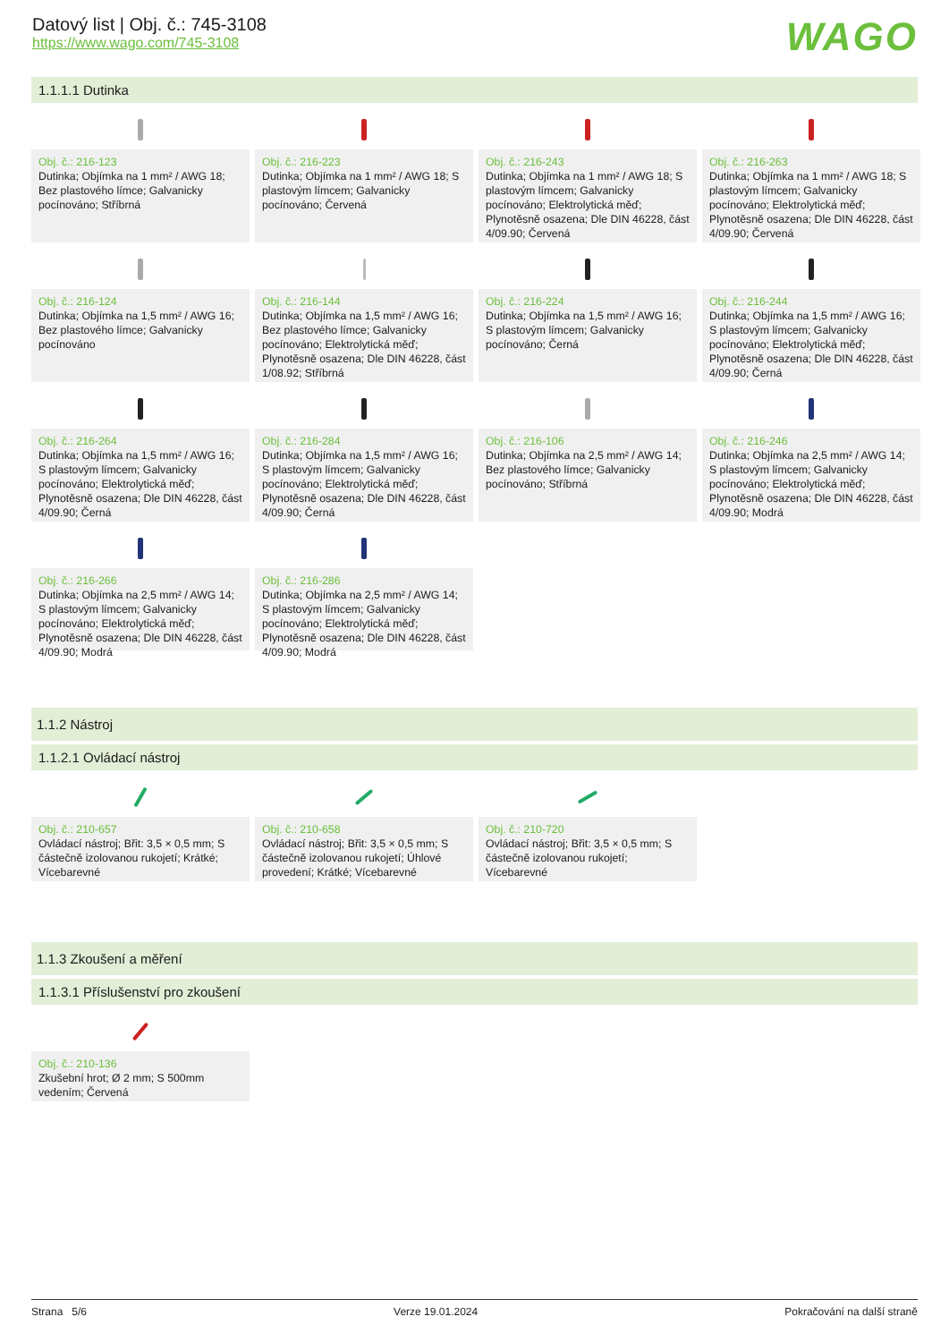Datový list | Obj. č.: 745-3108
https://www.wago.com/745-3108
WAGO
1.1.1.1 Dutinka
Obj. č.: 216-123
Dutinka; Objímka na 1 mm² / AWG 18; Bez plastového límce; Galvanicky pocínováno; Stříbrná
Obj. č.: 216-223
Dutinka; Objímka na 1 mm² / AWG 18; S plastovým límcem; Galvanicky pocínováno; Červená
Obj. č.: 216-243
Dutinka; Objímka na 1 mm² / AWG 18; S plastovým límcem; Galvanicky pocínováno; Elektrolytická měď; Plynotěsně osazena; Dle DIN 46228, část 4/09.90; Červená
Obj. č.: 216-263
Dutinka; Objímka na 1 mm² / AWG 18; S plastovým límcem; Galvanicky pocínováno; Elektrolytická měď; Plynotěsně osazena; Dle DIN 46228, část 4/09.90; Červená
Obj. č.: 216-124
Dutinka; Objímka na 1,5 mm² / AWG 16; Bez plastového límce; Galvanicky pocínováno
Obj. č.: 216-144
Dutinka; Objímka na 1,5 mm² / AWG 16; Bez plastového límce; Galvanicky pocínováno; Elektrolytická měď; Plynotěsně osazena; Dle DIN 46228, část 1/08.92; Stříbrná
Obj. č.: 216-224
Dutinka; Objímka na 1,5 mm² / AWG 16; S plastovým límcem; Galvanicky pocínováno; Černá
Obj. č.: 216-244
Dutinka; Objímka na 1,5 mm² / AWG 16; S plastovým límcem; Galvanicky pocínováno; Elektrolytická měď; Plynotěsně osazena; Dle DIN 46228, část 4/09.90; Černá
Obj. č.: 216-264
Dutinka; Objímka na 1,5 mm² / AWG 16; S plastovým límcem; Galvanicky pocínováno; Elektrolytická měď; Plynotěsně osazena; Dle DIN 46228, část 4/09.90; Černá
Obj. č.: 216-284
Dutinka; Objímka na 1,5 mm² / AWG 16; S plastovým límcem; Galvanicky pocínováno; Elektrolytická měď; Plynotěsně osazena; Dle DIN 46228, část 4/09.90; Černá
Obj. č.: 216-106
Dutinka; Objímka na 2,5 mm² / AWG 14; Bez plastového límce; Galvanicky pocínováno; Stříbrná
Obj. č.: 216-246
Dutinka; Objímka na 2,5 mm² / AWG 14; S plastovým límcem; Galvanicky pocínováno; Elektrolytická měď; Plynotěsně osazena; Dle DIN 46228, část 4/09.90; Modrá
Obj. č.: 216-266
Dutinka; Objímka na 2,5 mm² / AWG 14; S plastovým límcem; Galvanicky pocínováno; Elektrolytická měď; Plynotěsně osazena; Dle DIN 46228, část 4/09.90; Modrá
Obj. č.: 216-286
Dutinka; Objímka na 2,5 mm² / AWG 14; S plastovým límcem; Galvanicky pocínováno; Elektrolytická měď; Plynotěsně osazena; Dle DIN 46228, část 4/09.90; Modrá
1.1.2 Nástroj
1.1.2.1 Ovládací nástroj
Obj. č.: 210-657
Ovládací nástroj; Břit: 3,5 × 0,5 mm; S částečně izolovanou rukojetí; Krátké; Vícebarevné
Obj. č.: 210-658
Ovládací nástroj; Břit: 3,5 × 0,5 mm; S částečně izolovanou rukojetí; Úhlové provedení; Krátké; Vícebarevné
Obj. č.: 210-720
Ovládací nástroj; Břit: 3,5 × 0,5 mm; S částečně izolovanou rukojetí; Vícebarevné
1.1.3 Zkoušení a měření
1.1.3.1 Příslušenství pro zkoušení
Obj. č.: 210-136
Zkušební hrot; Ø 2 mm; S 500mm vedením; Červená
Strana 5/6 Verze 19.01.2024 Pokračování na další straně